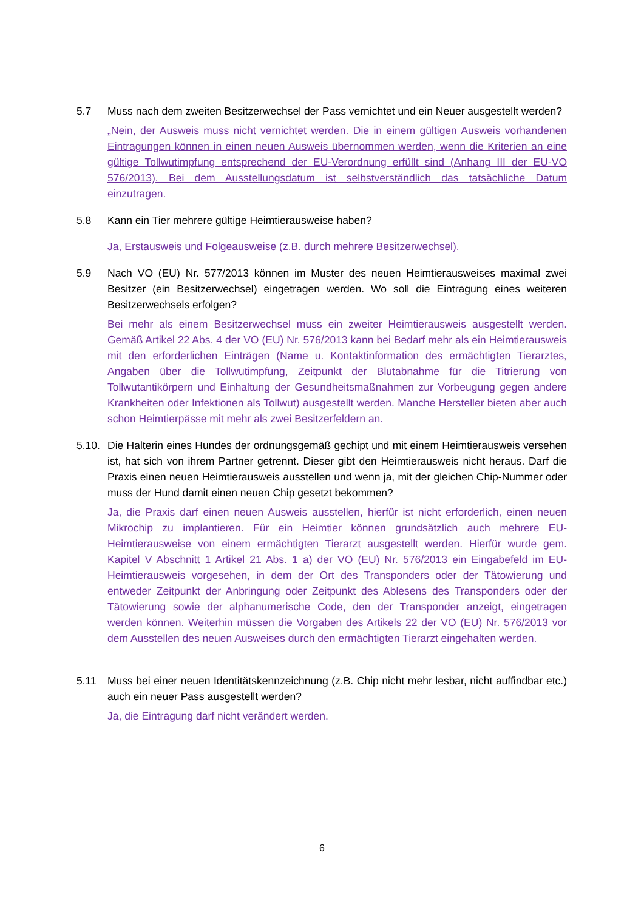5.7 Muss nach dem zweiten Besitzerwechsel der Pass vernichtet und ein Neuer ausgestellt werden?
„Nein, der Ausweis muss nicht vernichtet werden. Die in einem gültigen Ausweis vorhandenen Eintragungen können in einen neuen Ausweis übernommen werden, wenn die Kriterien an eine gültige Tollwutimpfung entsprechend der EU-Verordnung erfüllt sind (Anhang III der EU-VO 576/2013). Bei dem Ausstellungsdatum ist selbstverständlich das tatsächliche Datum einzutragen.
5.8 Kann ein Tier mehrere gültige Heimtierausweise haben?
Ja, Erstausweis und Folgeausweise (z.B. durch mehrere Besitzerwechsel).
5.9 Nach VO (EU) Nr. 577/2013 können im Muster des neuen Heimtierausweises maximal zwei Besitzer (ein Besitzerwechsel) eingetragen werden. Wo soll die Eintragung eines weiteren Besitzerwechsels erfolgen?
Bei mehr als einem Besitzerwechsel muss ein zweiter Heimtierausweis ausgestellt werden. Gemäß Artikel 22 Abs. 4 der VO (EU) Nr. 576/2013 kann bei Bedarf mehr als ein Heimtierausweis mit den erforderlichen Einträgen (Name u. Kontaktinformation des ermächtigten Tierarztes, Angaben über die Tollwutimpfung, Zeitpunkt der Blutabnahme für die Titrierung von Tollwutantikörpern und Einhaltung der Gesundheitsmaßnahmen zur Vorbeugung gegen andere Krankheiten oder Infektionen als Tollwut) ausgestellt werden. Manche Hersteller bieten aber auch schon Heimtierpässe mit mehr als zwei Besitzerfeldern an.
5.10.
Die Halterin eines Hundes der ordnungsgemäß gechipt und mit einem Heimtierausweis versehen ist, hat sich von ihrem Partner getrennt. Dieser gibt den Heimtierausweis nicht heraus. Darf die Praxis einen neuen Heimtierausweis ausstellen und wenn ja, mit der gleichen Chip-Nummer oder muss der Hund damit einen neuen Chip gesetzt bekommen?
Ja, die Praxis darf einen neuen Ausweis ausstellen, hierfür ist nicht erforderlich, einen neuen Mikrochip zu implantieren. Für ein Heimtier können grundsätzlich auch mehrere EU-Heimtierausweise von einem ermächtigten Tierarzt ausgestellt werden. Hierfür wurde gem. Kapitel V Abschnitt 1 Artikel 21 Abs. 1 a) der VO (EU) Nr. 576/2013 ein Eingabefeld im EU-Heimtierausweis vorgesehen, in dem der Ort des Transponders oder der Tätowierung und entweder Zeitpunkt der Anbringung oder Zeitpunkt des Ablesens des Transponders oder der Tätowierung sowie der alphanumerische Code, den der Transponder anzeigt, eingetragen werden können. Weiterhin müssen die Vorgaben des Artikels 22 der VO (EU) Nr. 576/2013 vor dem Ausstellen des neuen Ausweises durch den ermächtigten Tierarzt eingehalten werden.
5.11 Muss bei einer neuen Identitätskennzeichnung (z.B. Chip nicht mehr lesbar, nicht auffindbar etc.) auch ein neuer Pass ausgestellt werden?
Ja, die Eintragung darf nicht verändert werden.
6